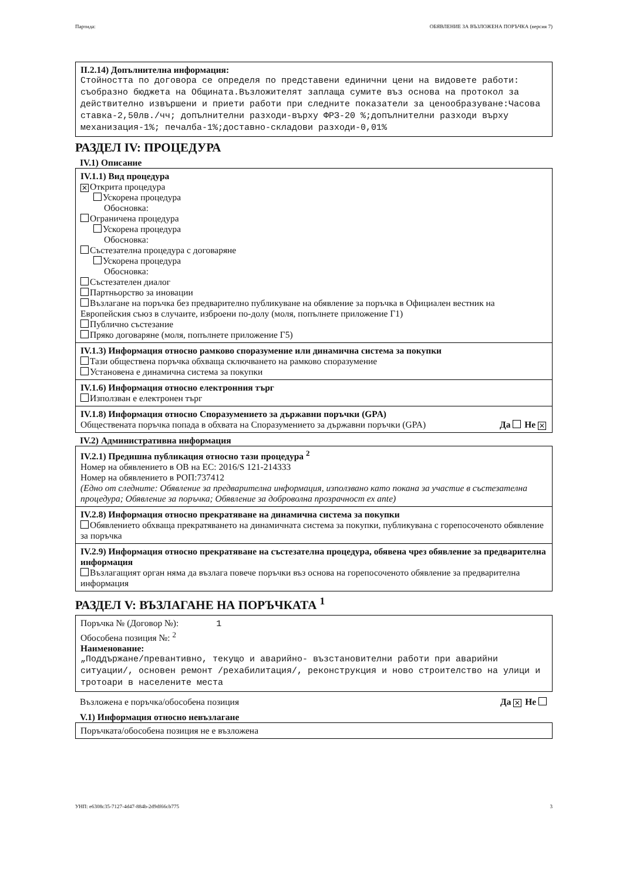Партида: ОБЯВЛЕНИЕ ЗА ВЪЗЛОЖЕНА ПОРЪЧКА (версия 7)
II.2.14) Допълнителна информация:
Стойността по договора се определя по представени единични цени на видовете работи: съобразно бюджета на Общината.Възложителят заплаща сумите въз основа на протокол за действително извършени и приети работи при следните показатели за ценообразуване:Часова ставка-2,50лв./чч; допълнителни разходи-върху ФРЗ-20 %;допълнителни разходи върху механизация-1%; печалба-1%;доставно-складови разходи-0,01%
РАЗДЕЛ IV: ПРОЦЕДУРА
IV.1) Описание
IV.1.1) Вид процедура
✕ Открита процедура
Ускорена процедура
Обосновка:
Ограничена процедура
Ускорена процедура
Обосновка:
Състезателна процедура с договаряне
Ускорена процедура
Обосновка:
Състезателен диалог
Партньорство за иновации
Възлагане на поръчка без предварително публикуване на обявление за поръчка в Официален вестник на Европейския съюз в случаите, изброени по-долу (моля, попълнете приложение Г1)
Публично състезание
Пряко договаряне (моля, попълнете приложение Г5)
IV.1.3) Информация относно рамково споразумение или динамична система за покупки
Тази обществена поръчка обхваща сключването на рамково споразумение
Установена е динамична система за покупки
IV.1.6) Информация относно електронния търг
Използван е електронен търг
IV.1.8) Информация относно Споразумението за държавни поръчки (GPA)
Обществената поръчка попада в обхвата на Споразумението за държавни поръчки (GPA) Да Не ✕
IV.2) Административна информация
IV.2.1) Предишна публикация относно тази процедура <sup>2</sup>
Номер на обявлението в ОВ на ЕС: 2016/S 121-214333
Номер на обявлението в РОП:737412
(Едно от следните: Обявление за предварителна информация, използвано като покана за участие в състезателна процедура; Обявление за поръчка; Обявление за доброволна прозрачност ex ante)
IV.2.8) Информация относно прекратяване на динамична система за покупки
Обявлението обхваща прекратяването на динамичната система за покупки, публикувана с горепосоченото обявление за поръчка
IV.2.9) Информация относно прекратяване на състезателна процедура, обявена чрез обявление за предварителна информация
Възлагащият орган няма да възлага повече поръчки въз основа на горепосоченото обявление за предварителна информация
РАЗДЕЛ V: ВЪЗЛАГАНЕ НА ПОРЪЧКАТА <sup>1</sup>
Поръчка № (Договор №): 1
Обособена позиция №: <sup>2</sup>
Наименование:
„Поддържане/превантивно, текущо и аварийно- възстановителни работи при аварийни ситуации/, основен ремонт /рехабилитация/, реконструкция и ново строителство на улици и тротоари в населените места
Възложена е поръчка/обособена позиция Да ✕ Не
V.1) Информация относно невъзлагане
Поръчката/обособена позиция не е възложена
УНП: e6308c35-7127-4d47-884b-2d9df66cb775 3